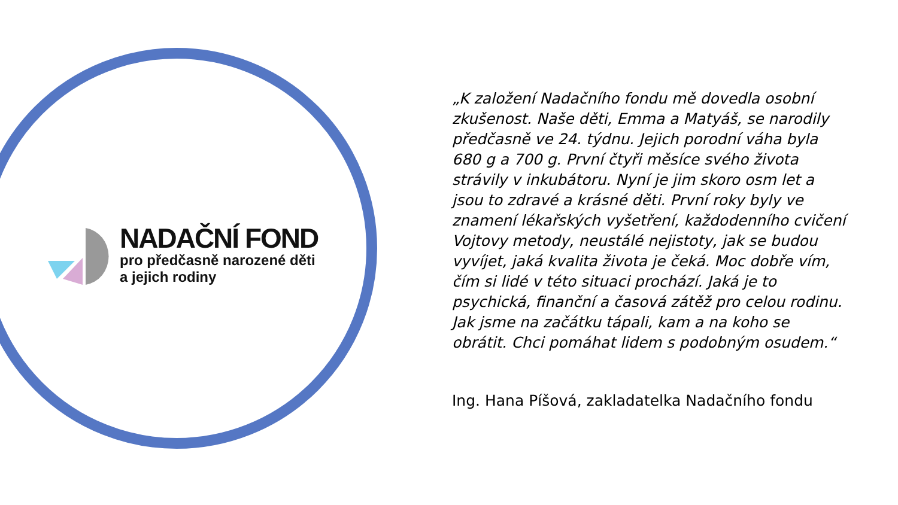NADAČNÍ FOND
pro předčasně narozené děti
a jejich rodiny
„K založení Nadačního fondu mě dovedla osobní zkušenost. Naše děti, Emma a Matyáš, se narodily předčasně ve 24. týdnu. Jejich porodní váha byla 680 g a 700 g. První čtyři měsíce svého života strávily v inkubátoru. Nyní je jim skoro osm let a jsou to zdravé a krásné děti. První roky byly ve znamení lékařských vyšetření, každodenního cvičení Vojtovy metody, neustálé nejistoty, jak se budou vyvíjet, jaká kvalita života je čeká. Moc dobře vím, čím si lidé v této situaci prochází. Jaká je to psychická, finanční a časová zátěž pro celou rodinu. Jak jsme na začátku tápali, kam a na koho se obrátit. Chci pomáhat lidem s podobným osudem.“
Ing. Hana Píšová, zakladatelka Nadačního fondu